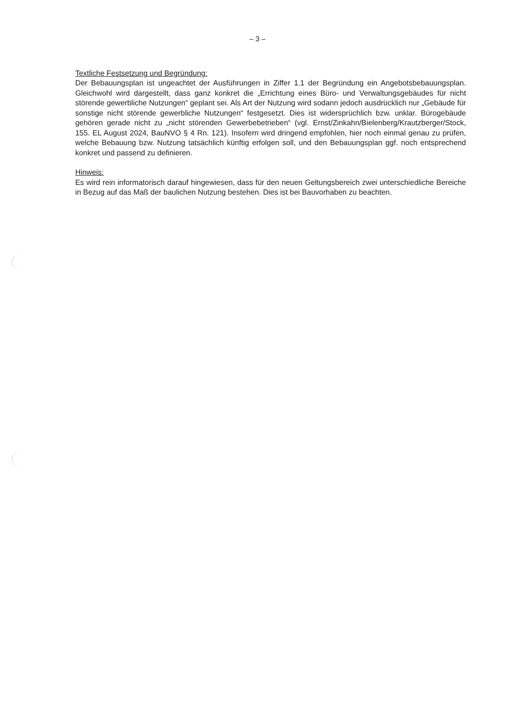– 3 –
Textliche Festsetzung und Begründung:
Der Bebauungsplan ist ungeachtet der Ausführungen in Ziffer 1.1 der Begründung ein Angebotsbebauungsplan. Gleichwohl wird dargestellt, dass ganz konkret die „Errichtung eines Büro- und Verwaltungsgebäudes für nicht störende gewerbliche Nutzungen“ geplant sei. Als Art der Nutzung wird sodann jedoch ausdrücklich nur „Gebäude für sonstige nicht störende gewerbliche Nutzungen“ festgesetzt. Dies ist widersprüchlich bzw. unklar. Bürogebäude gehören gerade nicht zu „nicht störenden Gewerbebetrieben“ (vgl. Ernst/Zinkahn/Bielenberg/Krautzberger/Stock, 155. EL August 2024, BauNVO § 4 Rn. 121). Insofern wird dringend empfohlen, hier noch einmal genau zu prüfen, welche Bebauung bzw. Nutzung tatsächlich künftig erfolgen soll, und den Bebauungsplan ggf. noch entsprechend konkret und passend zu definieren.
Hinweis:
Es wird rein informatorisch darauf hingewiesen, dass für den neuen Geltungsbereich zwei unterschiedliche Bereiche in Bezug auf das Maß der baulichen Nutzung bestehen. Dies ist bei Bauvorhaben zu beachten.